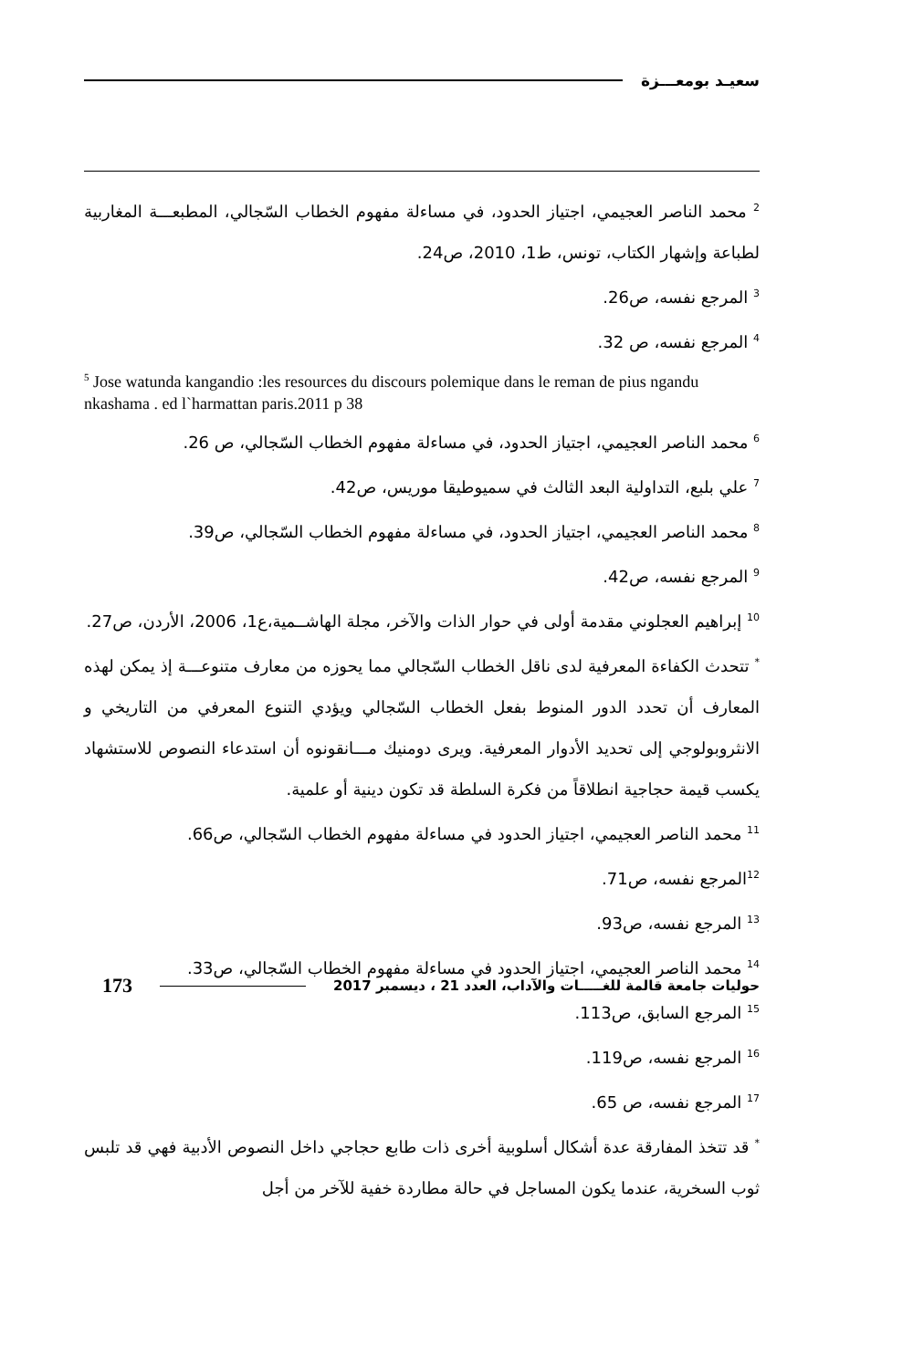سعيـد بومعـــزة
<sup>2</sup> محمد الناصر العجيمي، اجتياز الحدود، في مساءلة مفهوم الخطاب السّجالي، المطبعـــة المغاربية لطباعة وإشهار الكتاب، تونس، ط1، 2010، ص24.
<sup>3</sup> المرجع نفسه، ص26.
<sup>4</sup> المرجع نفسه، ص 32.
<sup>5</sup> Jose watunda kangandio :les resources du discours polemique dans le reman de pius ngandu nkashama . ed l`harmattan paris.2011 p 38
<sup>6</sup> محمد الناصر العجيمي، اجتياز الحدود، في مساءلة مفهوم الخطاب السّجالي، ص 26.
<sup>7</sup> علي بلبع، التداولية البعد الثالث في سميوطيقا موريس، ص42.
<sup>8</sup> محمد الناصر العجيمي، اجتياز الحدود، في مساءلة مفهوم الخطاب السّجالي، ص39.
<sup>9</sup> المرجع نفسه، ص42.
<sup>10</sup> إبراهيم العجلوني مقدمة أولى في حوار الذات والآخر، مجلة الهاشــمية،ع1، 2006، الأردن، ص27.
<sup>*</sup> تتحدث الكفاءة المعرفية لدى ناقل الخطاب السّجالي مما يحوزه من معارف متنوعـــة إذ يمكن لهذه المعارف أن تحدد الدور المنوط بفعل الخطاب السّجالي ويؤدي التنوع المعرفي من التاريخي و الانثروبولوجي إلى تحديد الأدوار المعرفية. ويرى دومنيك مـــانقونوه أن استدعاء النصوص للاستشهاد يكسب قيمة حجاجية انطلاقاً من فكرة السلطة قد تكون دينية أو علمية.
<sup>11</sup> محمد الناصر العجيمي، اجتياز الحدود في مساءلة مفهوم الخطاب السّجالي، ص66.
<sup>12</sup> المرجع نفسه، ص71.
<sup>13</sup> المرجع نفسه، ص93.
<sup>14</sup> محمد الناصر العجيمي، اجتياز الحدود في مساءلة مفهوم الخطاب السّجالي، ص33.
<sup>15</sup> المرجع السابق، ص113.
<sup>16</sup> المرجع نفسه، ص119.
<sup>17</sup> المرجع نفسه، ص 65.
<sup>*</sup> قد تتخذ المفارقة عدة أشكال أسلوبية أخرى ذات طابع حجاجي داخل النصوص الأدبية فهي قد تلبس ثوب السخرية، عندما يكون المساجل في حالة مطاردة خفية للآخر من أجل
حوليات جامعة قالمة للغـــــات والآداب، العدد 21 ، ديسمبر 2017 173